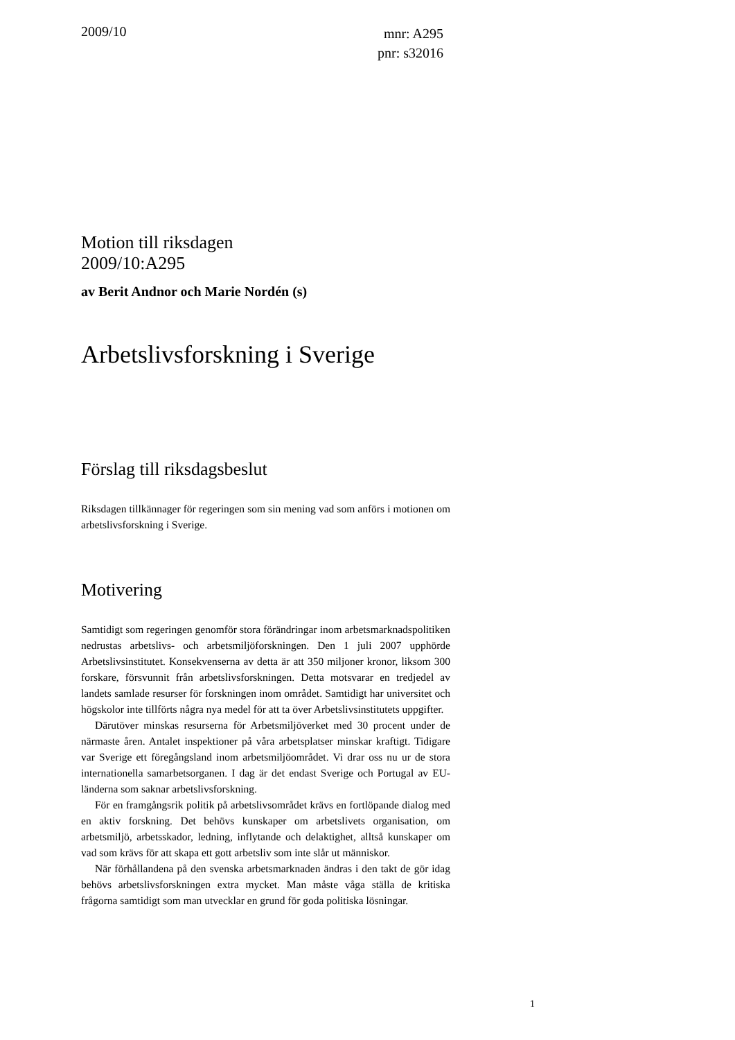2009/10
mnr: A295
pnr: s32016
Motion till riksdagen
2009/10:A295
av Berit Andnor och Marie Nordén (s)
Arbetslivsforskning i Sverige
Förslag till riksdagsbeslut
Riksdagen tillkännager för regeringen som sin mening vad som anförs i motionen om arbetslivsforskning i Sverige.
Motivering
Samtidigt som regeringen genomför stora förändringar inom arbetsmarknadspolitiken nedrustas arbetslivs- och arbetsmiljöforskningen. Den 1 juli 2007 upphörde Arbetslivsinstitutet. Konsekvenserna av detta är att 350 miljoner kronor, liksom 300 forskare, försvunnit från arbetslivsforskningen. Detta motsvarar en tredjedel av landets samlade resurser för forskningen inom området. Samtidigt har universitet och högskolor inte tillförts några nya medel för att ta över Arbetslivsinstitutets uppgifter.
Därutöver minskas resurserna för Arbetsmiljöverket med 30 procent under de närmaste åren. Antalet inspektioner på våra arbetsplatser minskar kraftigt. Tidigare var Sverige ett föregångsland inom arbetsmiljöområdet. Vi drar oss nu ur de stora internationella samarbetsorganen. I dag är det endast Sverige och Portugal av EU-länderna som saknar arbetslivsforskning.
För en framgångsrik politik på arbetslivsområdet krävs en fortlöpande dialog med en aktiv forskning. Det behövs kunskaper om arbetslivets organisation, om arbetsmiljö, arbetsskador, ledning, inflytande och delaktighet, alltså kunskaper om vad som krävs för att skapa ett gott arbetsliv som inte slår ut människor.
När förhållandena på den svenska arbetsmarknaden ändras i den takt de gör idag behövs arbetslivsforskningen extra mycket. Man måste våga ställa de kritiska frågorna samtidigt som man utvecklar en grund för goda politiska lösningar.
1